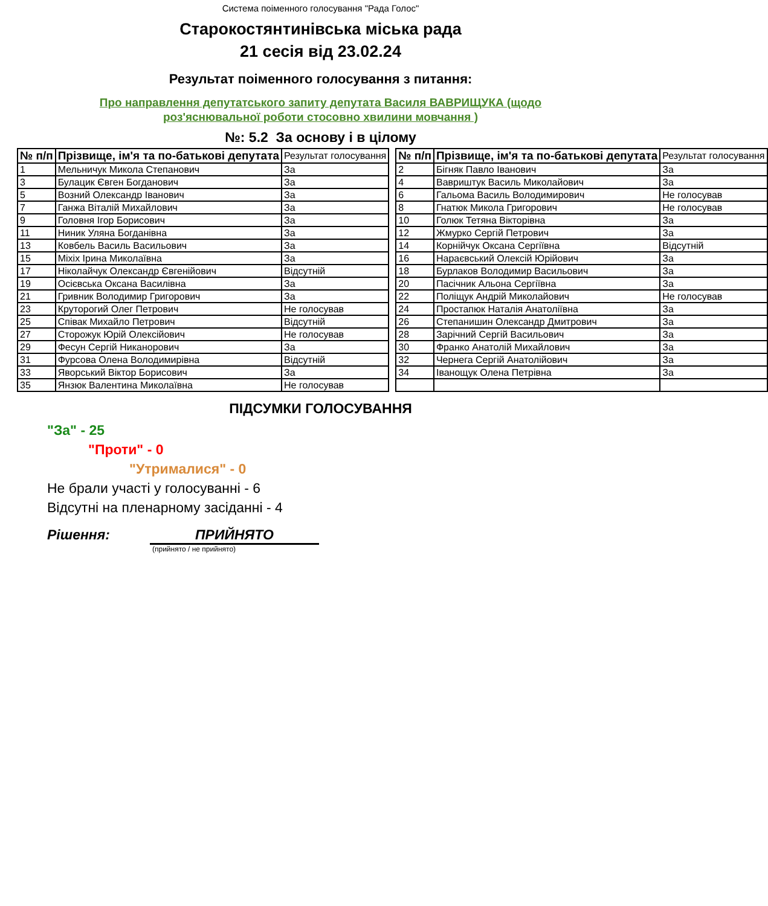Система поіменного голосування "Рада Голос"
Старокостянтинівська міська рада
21 сесія від 23.02.24
Результат поіменного голосування з питання:
Про направлення депутатського запиту депутата Василя ВАВРИЩУКА (щодо роз'яснювальної роботи стосовно хвилини мовчання )
№: 5.2 За основу і в цілому
| № п/п | Прізвище, ім'я та по-батькові депутата | Результат голосування |
| --- | --- | --- |
| 1 | Мельничук Микола Степанович | За |
| 3 | Булацик Євген Богданович | За |
| 5 | Возний Олександр Іванович | За |
| 7 | Ганжа Віталій Михайлович | За |
| 9 | Головня Ігор Борисович | За |
| 11 | Ниник Уляна Богданівна | За |
| 13 | Ковбель Василь Васильович | За |
| 15 | Міхіх Ірина Миколаївна | За |
| 17 | Ніколайчук Олександр Євгенійович | Відсутній |
| 19 | Осієвська Оксана Василівна | За |
| 21 | Гривник Володимир Григорович | За |
| 23 | Круторогий Олег Петрович | Не голосував |
| 25 | Співак Михайло Петрович | Відсутній |
| 27 | Сторожук Юрій Олексійович | Не голосував |
| 29 | Фесун Сергій Никанорович | За |
| 31 | Фурсова Олена Володимирівна | Відсутній |
| 33 | Яворський Віктор Борисович | За |
| 35 | Янзюк Валентина Миколаївна | Не голосував |
| № п/п | Прізвище, ім'я та по-батькові депутата | Результат голосування |
| --- | --- | --- |
| 2 | Бігняк Павло Іванович | За |
| 4 | Вавриштук Василь Миколайович | За |
| 6 | Гальома Василь Володимирович | Не голосував |
| 8 | Гнатюк Микола Григорович | Не голосував |
| 10 | Голюк Тетяна Вікторівна | За |
| 12 | Жмурко Сергій Петрович | За |
| 14 | Корнійчук Оксана Сергіївна | Відсутній |
| 16 | Нараєвський Олексій Юрійович | За |
| 18 | Бурлаков Володимир Васильович | За |
| 20 | Пасічник Альона Сергіївна | За |
| 22 | Поліщук Андрій Миколайович | Не голосував |
| 24 | Простапюк Наталія Анатоліївна | За |
| 26 | Степанишин Олександр Дмитрович | За |
| 28 | Зарічний Сергій Васильович | За |
| 30 | Франко Анатолій Михайлович | За |
| 32 | Чернега Сергій Анатолійович | За |
| 34 | Іванощук Олена Петрівна | За |
ПІДСУМКИ ГОЛОСУВАННЯ
"За" - 25
"Проти" - 0
"Утрималися" - 0
Не брали участі у голосуванні - 6
Відсутні на пленарному засіданні - 4
Рішення: ПРИЙНЯТО
(прийнято / не прийнято)